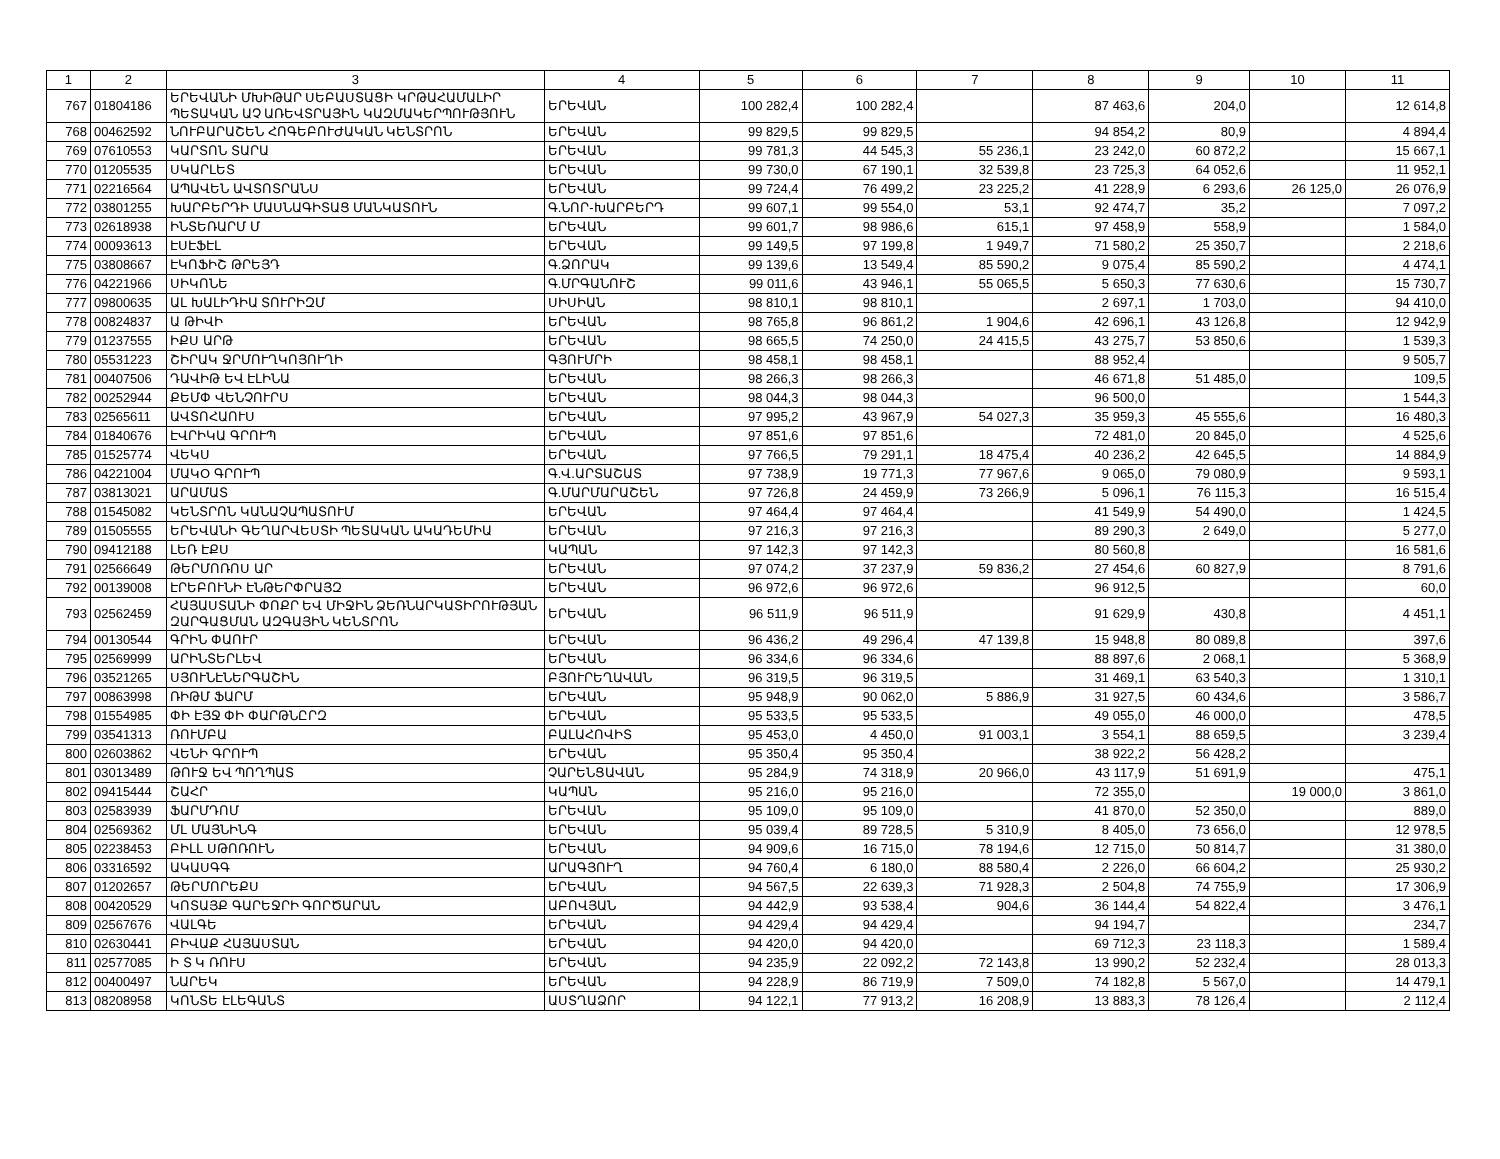| 1 | 2 | 3 | 4 | 5 | 6 | 7 | 8 | 9 | 10 | 11 |
| --- | --- | --- | --- | --- | --- | --- | --- | --- | --- | --- |
| 767 | 01804186 | ԵՐԵՎԱՆԻ ՄԽԻԹԱՐ ՍԵԲԱՍՏԱՑԻ ԿՐԹԱՀԱՄԱԼԻՐ ՊԵՏԱԿԱՆ ԱՉ ԱՌԵՎՏՐԱՅԻՆ ԿԱԶՄԱԿԵՐՊՈՒԹՅՈՒՆ | ԵՐԵՎԱՆ | 100 282,4 | 100 282,4 | | 87 463,6 | 204,0 | | 12 614,8 |
| 768 | 00462592 | ՆՈՒԲԱՐԱՇԵՆ ՀՈԳԵԲՈՒԺԱԿԱՆ ԿԵՆՏՐՈՆ | ԵՐԵՎԱՆ | 99 829,5 | 99 829,5 | | 94 854,2 | 80,9 | | 4 894,4 |
| 769 | 07610553 | ԿԱՐՏՈՆ ՏԱՐԱ | ԵՐԵՎԱՆ | 99 781,3 | 44 545,3 | 55 236,1 | 23 242,0 | 60 872,2 | | 15 667,1 |
| 770 | 01205535 | ՍԿԱՐԼԵՏ | ԵՐԵՎԱՆ | 99 730,0 | 67 190,1 | 32 539,8 | 23 725,3 | 64 052,6 | | 11 952,1 |
| 771 | 02216564 | ԱՊԱՎԵՆ ԱՎՏՈՏՐԱՆՍ | ԵՐԵՎԱՆ | 99 724,4 | 76 499,2 | 23 225,2 | 41 228,9 | 6 293,6 | 26 125,0 | 26 076,9 |
| 772 | 03801255 | ԽԱՐԲԵՐԴԻ ՄԱՍՆԱԳԻՏԱՑ ՄԱՆԿԱՏՈՒՆ | Գ.ՆՈՐ-ԽԱՐԲԵՐԴ | 99 607,1 | 99 554,0 | 53,1 | 92 474,7 | 35,2 | | 7 097,2 |
| 773 | 02618938 | ԻՆՏԵՌԱՐՄ Մ | ԵՐԵՎԱՆ | 99 601,7 | 98 986,6 | 615,1 | 97 458,9 | 558,9 | | 1 584,0 |
| 774 | 00093613 | ԷՍԷՖԷԼ | ԵՐԵՎԱՆ | 99 149,5 | 97 199,8 | 1 949,7 | 71 580,2 | 25 350,7 | | 2 218,6 |
| 775 | 03808667 | ԷԿՈՖԻՇ ԹՐԵՅԴ | Գ.ՁՈՐԱԿ | 99 139,6 | 13 549,4 | 85 590,2 | 9 075,4 | 85 590,2 | | 4 474,1 |
| 776 | 04221966 | ՍԻԿՈՆԵ | Գ.ՄՐԳԱՆՈՒՇ | 99 011,6 | 43 946,1 | 55 065,5 | 5 650,3 | 77 630,6 | | 15 730,7 |
| 777 | 09800635 | ԱԼ ԽԱԼԻԴԻԱ ՏՈՒՐԻԶՄ | ՍԻՍԻԱՆ | 98 810,1 | 98 810,1 | | 2 697,1 | 1 703,0 | | 94 410,0 |
| 778 | 00824837 | Ա ԹԻՎԻ | ԵՐԵՎԱՆ | 98 765,8 | 96 861,2 | 1 904,6 | 42 696,1 | 43 126,8 | | 12 942,9 |
| 779 | 01237555 | ԻՔՍ ԱՐԹ | ԵՐԵՎԱՆ | 98 665,5 | 74 250,0 | 24 415,5 | 43 275,7 | 53 850,6 | | 1 539,3 |
| 780 | 05531223 | ՇԻՐԱԿ ՋՐՄՈՒՂԿՈՅՈՒՂԻ | ԳՅՈՒՄՐԻ | 98 458,1 | 98 458,1 | | 88 952,4 | | | 9 505,7 |
| 781 | 00407506 | ԴԱՎԻԹ ԵՎ ԷԼԻՆԱ | ԵՐԵՎԱՆ | 98 266,3 | 98 266,3 | | 46 671,8 | 51 485,0 | | 109,5 |
| 782 | 00252944 | ՔԵՄՓ ՎԵՆՉՈՒՐՍ | ԵՐԵՎԱՆ | 98 044,3 | 98 044,3 | | 96 500,0 | | | 1 544,3 |
| 783 | 02565611 | ԱՎՏՈՀԱՈՒՍ | ԵՐԵՎԱՆ | 97 995,2 | 43 967,9 | 54 027,3 | 35 959,3 | 45 555,6 | | 16 480,3 |
| 784 | 01840676 | ԷՎՐԻԿԱ ԳՐՈՒՊ | ԵՐԵՎԱՆ | 97 851,6 | 97 851,6 | | 72 481,0 | 20 845,0 | | 4 525,6 |
| 785 | 01525774 | ՎԵԿՍ | ԵՐԵՎԱՆ | 97 766,5 | 79 291,1 | 18 475,4 | 40 236,2 | 42 645,5 | | 14 884,9 |
| 786 | 04221004 | ՄԱԿՕ ԳՐՈՒՊ | Գ.Վ.ԱՐՏԱՇԱՏ | 97 738,9 | 19 771,3 | 77 967,6 | 9 065,0 | 79 080,9 | | 9 593,1 |
| 787 | 03813021 | ԱՐԱՄԱՏ | Գ.ՄԱՐՄԱՐԱՇԵՆ | 97 726,8 | 24 459,9 | 73 266,9 | 5 096,1 | 76 115,3 | | 16 515,4 |
| 788 | 01545082 | ԿԵՆՏՐՈՆ ԿԱՆԱՉԱՊԱՏՈՒՄ | ԵՐԵՎԱՆ | 97 464,4 | 97 464,4 | | 41 549,9 | 54 490,0 | | 1 424,5 |
| 789 | 01505555 | ԵՐԵՎԱՆԻ ԳԵՂԱՐՎԵՍՏԻ ՊԵՏԱԿԱՆ ԱԿԱԴԵՄԻԱ | ԵՐԵՎԱՆ | 97 216,3 | 97 216,3 | | 89 290,3 | 2 649,0 | | 5 277,0 |
| 790 | 09412188 | ԼԵՌ ԷՔՍ | ԿԱՊԱՆ | 97 142,3 | 97 142,3 | | 80 560,8 | | | 16 581,6 |
| 791 | 02566649 | ԹԵՐՄՈՌՈՍ ԱՐ | ԵՐԵՎԱՆ | 97 074,2 | 37 237,9 | 59 836,2 | 27 454,6 | 60 827,9 | | 8 791,6 |
| 792 | 00139008 | ԷՐԵԲՈՒՆԻ ԷՆԹԵՐՓՐԱՅԶ | ԵՐԵՎԱՆ | 96 972,6 | 96 972,6 | | 96 912,5 | | | 60,0 |
| 793 | 02562459 | ՀԱՅԱՍՏԱՆԻ ՓՈՔՐ ԵՎ ՄԻՋԻՆ ՁԵՌՆԱՐԿԱՏԻՐՈՒԹՅԱՆ ԶԱՐԳԱՑՄԱՆ ԱԶԳԱՅԻՆ ԿԵՆՏՐՈՆ | ԵՐԵՎԱՆ | 96 511,9 | 96 511,9 | | 91 629,9 | 430,8 | | 4 451,1 |
| 794 | 00130544 | ԳՐԻՆ ՓԱՈՒՐ | ԵՐԵՎԱՆ | 96 436,2 | 49 296,4 | 47 139,8 | 15 948,8 | 80 089,8 | | 397,6 |
| 795 | 02569999 | ԱՐԻՆՏԵՐԼԵՎ | ԵՐԵՎԱՆ | 96 334,6 | 96 334,6 | | 88 897,6 | 2 068,1 | | 5 368,9 |
| 796 | 03521265 | ՍՅՈՒՆԷՆԵՐԳԱՇԻՆ | ԲՅՈՒՐԵՂԱՎԱՆ | 96 319,5 | 96 319,5 | | 31 469,1 | 63 540,3 | | 1 310,1 |
| 797 | 00863998 | ՌԻԹՄ ՖԱՐՄ | ԵՐԵՎԱՆ | 95 948,9 | 90 062,0 | 5 886,9 | 31 927,5 | 60 434,6 | | 3 586,7 |
| 798 | 01554985 | ՓԻ ԷՅՋ ՓԻ ՓԱՐԹՆԸՐԶ | ԵՐԵՎԱՆ | 95 533,5 | 95 533,5 | | 49 055,0 | 46 000,0 | | 478,5 |
| 799 | 03541313 | ՌՈՒՄԲԱ | ԲԱԼԱՀՈՎԻՏ | 95 453,0 | 4 450,0 | 91 003,1 | 3 554,1 | 88 659,5 | | 3 239,4 |
| 800 | 02603862 | ՎԵՆԻ ԳՐՈՒՊ | ԵՐԵՎԱՆ | 95 350,4 | 95 350,4 | | 38 922,2 | 56 428,2 | | |
| 801 | 03013489 | ԹՈՒՋ ԵՎ ՊՈՂՊԱՏ | ՉԱՐԵՆՑԱՎԱՆ | 95 284,9 | 74 318,9 | 20 966,0 | 43 117,9 | 51 691,9 | | 475,1 |
| 802 | 09415444 | ՇԱՀՐ | ԿԱՊԱՆ | 95 216,0 | 95 216,0 | | 72 355,0 | | 19 000,0 | 3 861,0 |
| 803 | 02583939 | ՖԱՐՄԴՈՄ | ԵՐԵՎԱՆ | 95 109,0 | 95 109,0 | | 41 870,0 | 52 350,0 | | 889,0 |
| 804 | 02569362 | ՄԼ ՄԱՅՆԻՆԳ | ԵՐԵՎԱՆ | 95 039,4 | 89 728,5 | 5 310,9 | 8 405,0 | 73 656,0 | | 12 978,5 |
| 805 | 02238453 | ԲԻԼԼ ՍԹՈՌՈՒՆ | ԵՐԵՎԱՆ | 94 909,6 | 16 715,0 | 78 194,6 | 12 715,0 | 50 814,7 | | 31 380,0 |
| 806 | 03316592 | ԱԿԱՍԳԳ | ԱՐԱԳՅՈՒՂ | 94 760,4 | 6 180,0 | 88 580,4 | 2 226,0 | 66 604,2 | | 25 930,2 |
| 807 | 01202657 | ԹԵՐՄՈՐԵՔՍ | ԵՐԵՎԱՆ | 94 567,5 | 22 639,3 | 71 928,3 | 2 504,8 | 74 755,9 | | 17 306,9 |
| 808 | 00420529 | ԿՈՏԱՅՔ ԳԱՐԵՋՐԻ ԳՈՐԾԱՐԱՆ | ԱԲՈՎՅԱՆ | 94 442,9 | 93 538,4 | 904,6 | 36 144,4 | 54 822,4 | | 3 476,1 |
| 809 | 02567676 | ՎԱԼԳԵ | ԵՐԵՎԱՆ | 94 429,4 | 94 429,4 | | 94 194,7 | | | 234,7 |
| 810 | 02630441 | ԲԻՎԱՔ ՀԱՅԱՍՏԱՆ | ԵՐԵՎԱՆ | 94 420,0 | 94 420,0 | | 69 712,3 | 23 118,3 | | 1 589,4 |
| 811 | 02577085 | Ի Տ Կ ՌՈՒՍ | ԵՐԵՎԱՆ | 94 235,9 | 22 092,2 | 72 143,8 | 13 990,2 | 52 232,4 | | 28 013,3 |
| 812 | 00400497 | ՆԱՐԵԿ | ԵՐԵՎԱՆ | 94 228,9 | 86 719,9 | 7 509,0 | 74 182,8 | 5 567,0 | | 14 479,1 |
| 813 | 08208958 | ԿՈՆՏԵ ԷԼԵԳԱՆՏ | ԱՍՏՂԱՁՈՐ | 94 122,1 | 77 913,2 | 16 208,9 | 13 883,3 | 78 126,4 | | 2 112,4 |